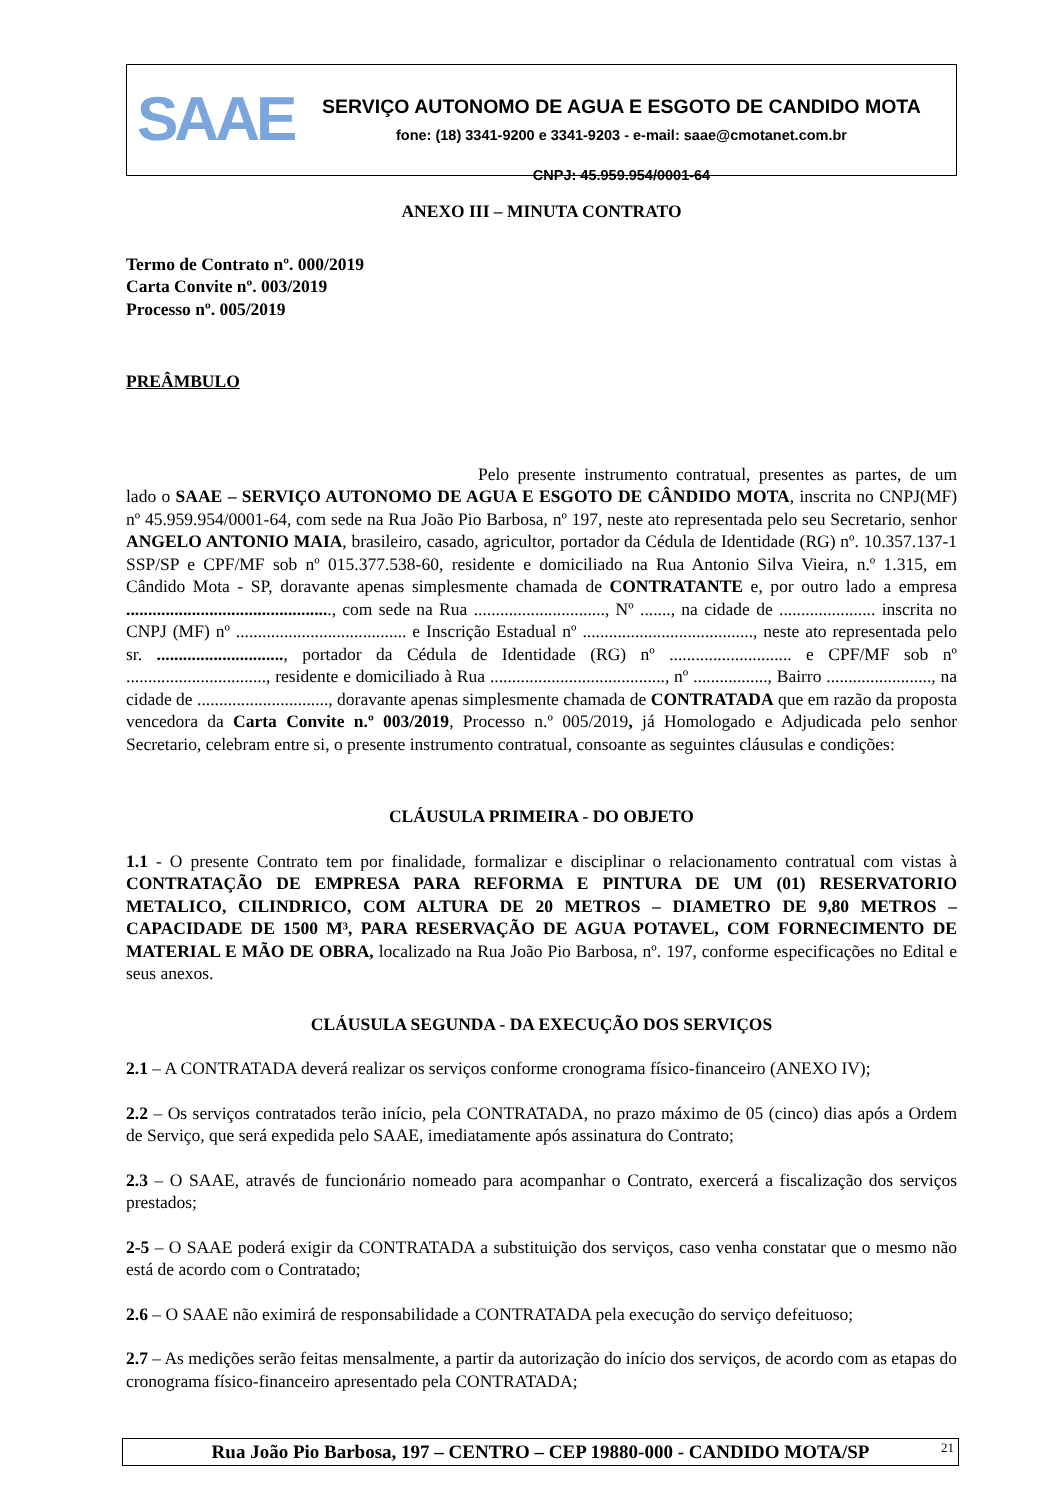SAAE
SERVIÇO AUTONOMO DE AGUA E ESGOTO DE CANDIDO MOTA
fone: (18) 3341-9200 e 3341-9203 - e-mail: saae@cmotanet.com.br
CNPJ: 45.959.954/0001-64
ANEXO III – MINUTA CONTRATO
Termo de Contrato nº. 000/2019
Carta Convite nº. 003/2019
Processo nº. 005/2019
PREÂMBULO
Pelo presente instrumento contratual, presentes as partes, de um lado o SAAE – SERVIÇO AUTONOMO DE AGUA E ESGOTO DE CÂNDIDO MOTA, inscrita no CNPJ(MF) nº 45.959.954/0001-64, com sede na Rua João Pio Barbosa, nº 197, neste ato representada pelo seu Secretario, senhor ANGELO ANTONIO MAIA, brasileiro, casado, agricultor, portador da Cédula de Identidade (RG) nº. 10.357.137-1 SSP/SP e CPF/MF sob nº 015.377.538-60, residente e domiciliado na Rua Antonio Silva Vieira, n.º 1.315, em Cândido Mota - SP, doravante apenas simplesmente chamada de CONTRATANTE e, por outro lado a empresa ..............................................., com sede na Rua .............................., Nº ......., na cidade de ...................... inscrita no CNPJ (MF) nº ....................................... e Inscrição Estadual nº ......................................., neste ato representada pelo sr. ............................., portador da Cédula de Identidade (RG) nº ............................ e CPF/MF sob nº ................................, residente e domiciliado à Rua ........................................, nº ................., Bairro ........................, na cidade de .............................., doravante apenas simplesmente chamada de CONTRATADA que em razão da proposta vencedora da Carta Convite n.º 003/2019, Processo n.º 005/2019, já Homologado e Adjudicada pelo senhor Secretario, celebram entre si, o presente instrumento contratual, consoante as seguintes cláusulas e condições:
CLÁUSULA PRIMEIRA - DO OBJETO
1.1 - O presente Contrato tem por finalidade, formalizar e disciplinar o relacionamento contratual com vistas à CONTRATAÇÃO DE EMPRESA PARA REFORMA E PINTURA DE UM (01) RESERVATORIO METALICO, CILINDRICO, COM ALTURA DE 20 METROS – DIAMETRO DE 9,80 METROS – CAPACIDADE DE 1500 M³, PARA RESERVAÇÃO DE AGUA POTAVEL, COM FORNECIMENTO DE MATERIAL E MÃO DE OBRA, localizado na Rua João Pio Barbosa, nº. 197, conforme especificações no Edital e seus anexos.
CLÁUSULA SEGUNDA - DA EXECUÇÃO DOS SERVIÇOS
2.1 – A CONTRATADA deverá realizar os serviços conforme cronograma físico-financeiro (ANEXO IV);
2.2 – Os serviços contratados terão início, pela CONTRATADA, no prazo máximo de 05 (cinco) dias após a Ordem de Serviço, que será expedida pelo SAAE, imediatamente após assinatura do Contrato;
2.3 – O SAAE, através de funcionário nomeado para acompanhar o Contrato, exercerá a fiscalização dos serviços prestados;
2-5 – O SAAE poderá exigir da CONTRATADA a substituição dos serviços, caso venha constatar que o mesmo não está de acordo com o Contratado;
2.6 – O SAAE não eximirá de responsabilidade a CONTRATADA pela execução do serviço defeituoso;
2.7 – As medições serão feitas mensalmente, a partir da autorização do início dos serviços, de acordo com as etapas do cronograma físico-financeiro apresentado pela CONTRATADA;
Rua João Pio Barbosa, 197 – CENTRO – CEP 19880-000 - CANDIDO MOTA/SP 21